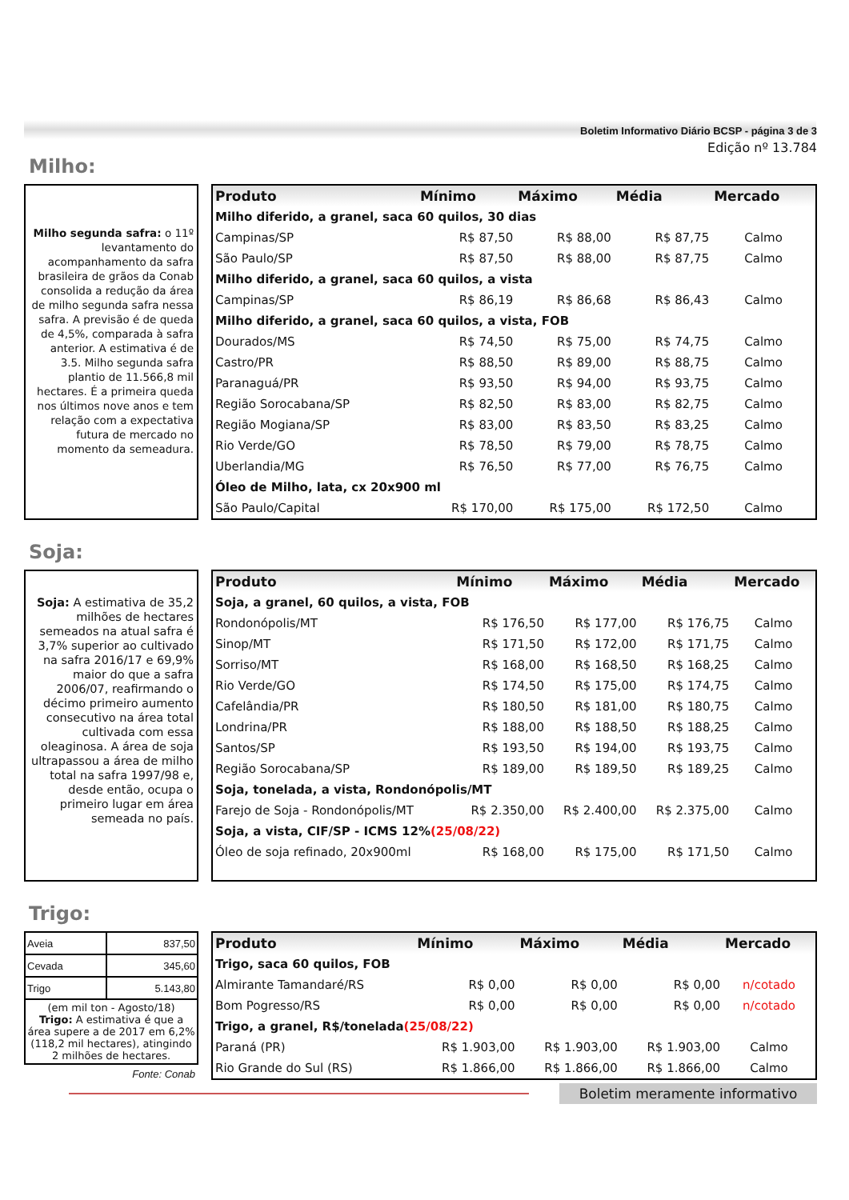Boletim Informativo Diário BCSP - página 3 de 3
Edição nº 13.784
Milho:
Milho segunda safra: o 11º levantamento do acompanhamento da safra brasileira de grãos da Conab consolida a redução da área de milho segunda safra nessa safra. A previsão é de queda de 4,5%, comparada à safra anterior. A estimativa é de 3.5. Milho segunda safra plantio de 11.566,8 mil hectares. É a primeira queda nos últimos nove anos e tem relação com a expectativa futura de mercado no momento da semeadura.
| Produto | Mínimo | Máximo | Média | Mercado |
| --- | --- | --- | --- | --- |
| Milho diferido, a granel, saca 60 quilos, 30 dias | | | | |
| Campinas/SP | R$ 87,50 | R$ 88,00 | R$ 87,75 | Calmo |
| São Paulo/SP | R$ 87,50 | R$ 88,00 | R$ 87,75 | Calmo |
| Milho diferido, a granel, saca 60 quilos, a vista | | | | |
| Campinas/SP | R$ 86,19 | R$ 86,68 | R$ 86,43 | Calmo |
| Milho diferido, a granel, saca 60 quilos, a vista, FOB | | | | |
| Dourados/MS | R$ 74,50 | R$ 75,00 | R$ 74,75 | Calmo |
| Castro/PR | R$ 88,50 | R$ 89,00 | R$ 88,75 | Calmo |
| Paranaguá/PR | R$ 93,50 | R$ 94,00 | R$ 93,75 | Calmo |
| Região Sorocabana/SP | R$ 82,50 | R$ 83,00 | R$ 82,75 | Calmo |
| Região Mogiana/SP | R$ 83,00 | R$ 83,50 | R$ 83,25 | Calmo |
| Rio Verde/GO | R$ 78,50 | R$ 79,00 | R$ 78,75 | Calmo |
| Uberlandia/MG | R$ 76,50 | R$ 77,00 | R$ 76,75 | Calmo |
| Óleo de Milho, lata, cx 20x900 ml | | | | |
| São Paulo/Capital | R$ 170,00 | R$ 175,00 | R$ 172,50 | Calmo |
Soja:
Soja: A estimativa de 35,2 milhões de hectares semeados na atual safra é 3,7% superior ao cultivado na safra 2016/17 e 69,9% maior do que a safra 2006/07, reafirmando o décimo primeiro aumento consecutivo na área total cultivada com essa oleaginosa. A área de soja ultrapassou a área de milho total na safra 1997/98 e, desde então, ocupa o primeiro lugar em área semeada no país.
| Produto | Mínimo | Máximo | Média | Mercado |
| --- | --- | --- | --- | --- |
| Soja, a granel, 60 quilos, a vista, FOB | | | | |
| Rondonópolis/MT | R$ 176,50 | R$ 177,00 | R$ 176,75 | Calmo |
| Sinop/MT | R$ 171,50 | R$ 172,00 | R$ 171,75 | Calmo |
| Sorriso/MT | R$ 168,00 | R$ 168,50 | R$ 168,25 | Calmo |
| Rio Verde/GO | R$ 174,50 | R$ 175,00 | R$ 174,75 | Calmo |
| Cafelândia/PR | R$ 180,50 | R$ 181,00 | R$ 180,75 | Calmo |
| Londrina/PR | R$ 188,00 | R$ 188,50 | R$ 188,25 | Calmo |
| Santos/SP | R$ 193,50 | R$ 194,00 | R$ 193,75 | Calmo |
| Região Sorocabana/SP | R$ 189,00 | R$ 189,50 | R$ 189,25 | Calmo |
| Soja, tonelada, a vista, Rondonópolis/MT | | | | |
| Farejo de Soja - Rondonópolis/MT | R$ 2.350,00 | R$ 2.400,00 | R$ 2.375,00 | Calmo |
| Soja, a vista, CIF/SP - ICMS 12% (25/08/22) | | | | |
| Óleo de soja refinado, 20x900ml | R$ 168,00 | R$ 175,00 | R$ 171,50 | Calmo |
Trigo:
| Aveia | 837,50 |
| Cevada | 345,60 |
| Trigo | 5.143,80 |
| (em mil ton - Agosto/18) Trigo: A estimativa é que a área supere a de 2017 em 6,2% (118,2 mil hectares), atingindo 2 milhões de hectares. | |
Fonte: Conab
| Produto | Mínimo | Máximo | Média | Mercado |
| --- | --- | --- | --- | --- |
| Trigo, saca 60 quilos, FOB | | | | |
| Almirante Tamandaré/RS | R$ 0,00 | R$ 0,00 | R$ 0,00 | n/cotado |
| Bom Pogresso/RS | R$ 0,00 | R$ 0,00 | R$ 0,00 | n/cotado |
| Trigo, a granel, R$/tonelada (25/08/22) | | | | |
| Paraná (PR) | R$ 1.903,00 | R$ 1.903,00 | R$ 1.903,00 | Calmo |
| Rio Grande do Sul (RS) | R$ 1.866,00 | R$ 1.866,00 | R$ 1.866,00 | Calmo |
Boletim meramente informativo